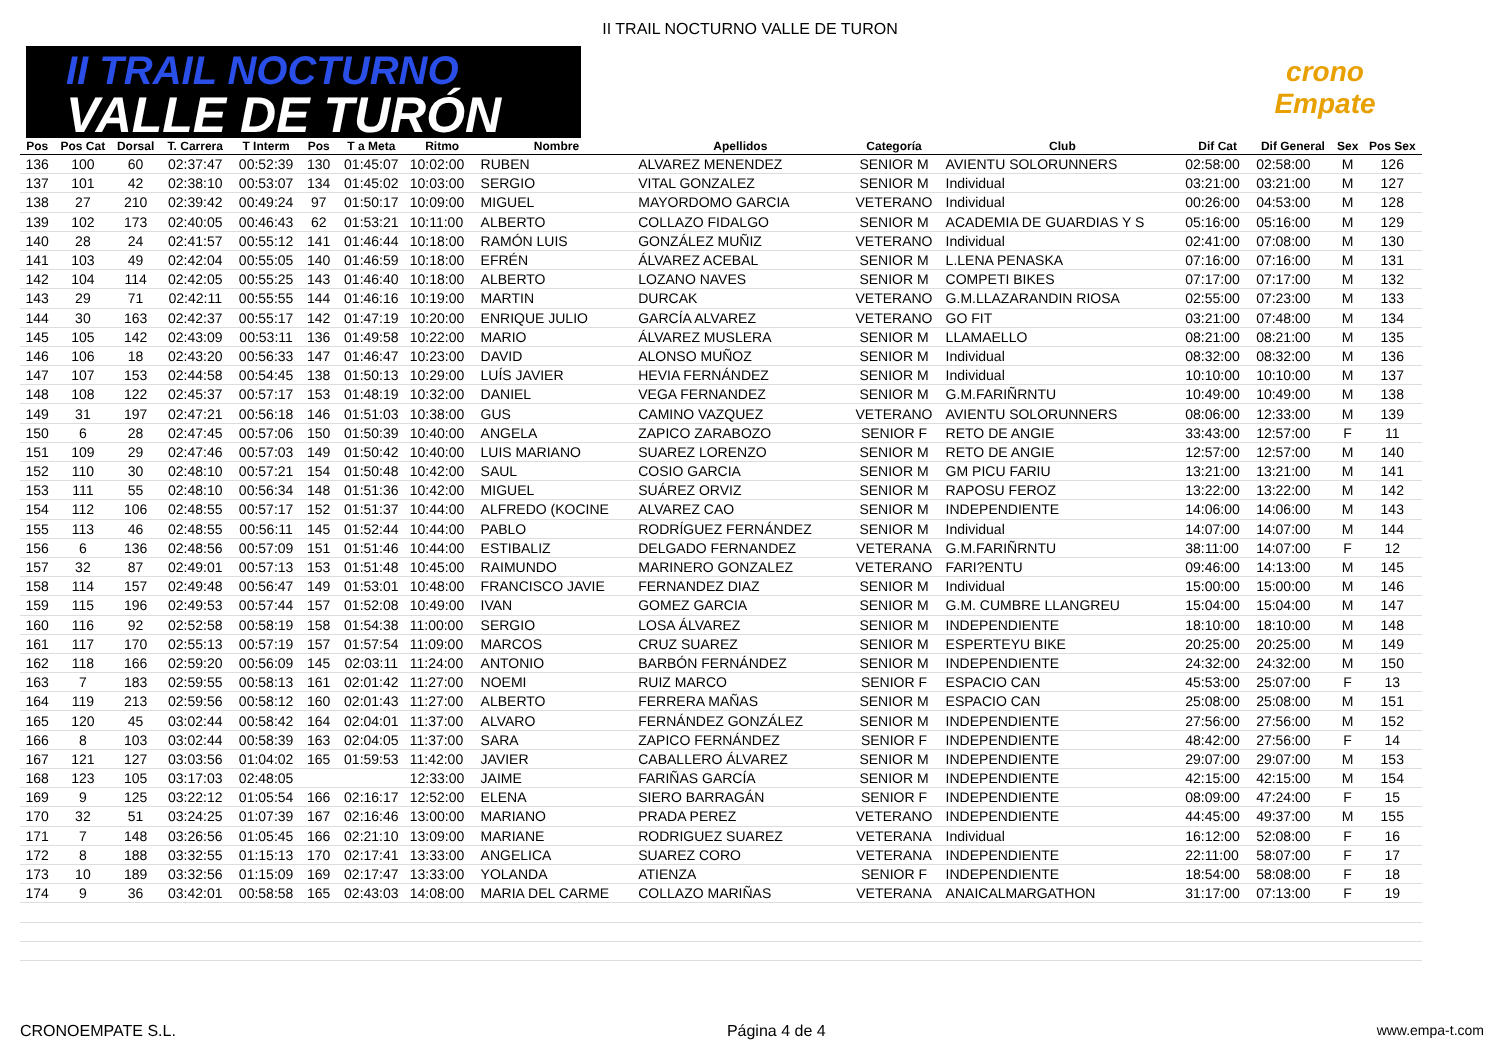II TRAIL NOCTURNO VALLE DE TURON
II TRAIL NOCTURNO
VALLE DE TURÓN
crono
Empate
| Pos | Pos Cat | Dorsal | T. Carrera | T Interm | Pos | T a Meta | Ritmo | Nombre | Apellidos | Categoría | Club | Dif Cat | Dif General | Sex | Pos Sex |
| --- | --- | --- | --- | --- | --- | --- | --- | --- | --- | --- | --- | --- | --- | --- | --- |
| 136 | 100 | 60 | 02:37:47 | 00:52:39 | 130 | 01:45:07 | 10:02:00 | RUBEN | ALVAREZ MENENDEZ | SENIOR M | AVIENTU SOLORUNNERS | 02:58:00 | 02:58:00 | M | 126 |
| 137 | 101 | 42 | 02:38:10 | 00:53:07 | 134 | 01:45:02 | 10:03:00 | SERGIO | VITAL GONZALEZ | SENIOR M | Individual | 03:21:00 | 03:21:00 | M | 127 |
| 138 | 27 | 210 | 02:39:42 | 00:49:24 | 97 | 01:50:17 | 10:09:00 | MIGUEL | MAYORDOMO GARCIA | VETERANO | Individual | 00:26:00 | 04:53:00 | M | 128 |
| 139 | 102 | 173 | 02:40:05 | 00:46:43 | 62 | 01:53:21 | 10:11:00 | ALBERTO | COLLAZO FIDALGO | SENIOR M | ACADEMIA DE GUARDIAS Y S | 05:16:00 | 05:16:00 | M | 129 |
| 140 | 28 | 24 | 02:41:57 | 00:55:12 | 141 | 01:46:44 | 10:18:00 | RAMÓN LUIS | GONZÁLEZ MUÑIZ | VETERANO | Individual | 02:41:00 | 07:08:00 | M | 130 |
| 141 | 103 | 49 | 02:42:04 | 00:55:05 | 140 | 01:46:59 | 10:18:00 | EFRÉN | ÁLVAREZ ACEBAL | SENIOR M | L.LENA PENASKA | 07:16:00 | 07:16:00 | M | 131 |
| 142 | 104 | 114 | 02:42:05 | 00:55:25 | 143 | 01:46:40 | 10:18:00 | ALBERTO | LOZANO NAVES | SENIOR M | COMPETI BIKES | 07:17:00 | 07:17:00 | M | 132 |
| 143 | 29 | 71 | 02:42:11 | 00:55:55 | 144 | 01:46:16 | 10:19:00 | MARTIN | DURCAK | VETERANO | G.M.LLAZARANDIN RIOSA | 02:55:00 | 07:23:00 | M | 133 |
| 144 | 30 | 163 | 02:42:37 | 00:55:17 | 142 | 01:47:19 | 10:20:00 | ENRIQUE JULIO | GARCÍA ALVAREZ | VETERANO | GO FIT | 03:21:00 | 07:48:00 | M | 134 |
| 145 | 105 | 142 | 02:43:09 | 00:53:11 | 136 | 01:49:58 | 10:22:00 | MARIO | ÁLVAREZ MUSLERA | SENIOR M | LLAMAELLO | 08:21:00 | 08:21:00 | M | 135 |
| 146 | 106 | 18 | 02:43:20 | 00:56:33 | 147 | 01:46:47 | 10:23:00 | DAVID | ALONSO MUÑOZ | SENIOR M | Individual | 08:32:00 | 08:32:00 | M | 136 |
| 147 | 107 | 153 | 02:44:58 | 00:54:45 | 138 | 01:50:13 | 10:29:00 | LUÍS JAVIER | HEVIA FERNÁNDEZ | SENIOR M | Individual | 10:10:00 | 10:10:00 | M | 137 |
| 148 | 108 | 122 | 02:45:37 | 00:57:17 | 153 | 01:48:19 | 10:32:00 | DANIEL | VEGA FERNANDEZ | SENIOR M | G.M.FARIÑRNTU | 10:49:00 | 10:49:00 | M | 138 |
| 149 | 31 | 197 | 02:47:21 | 00:56:18 | 146 | 01:51:03 | 10:38:00 | GUS | CAMINO VAZQUEZ | VETERANO | AVIENTU SOLORUNNERS | 08:06:00 | 12:33:00 | M | 139 |
| 150 | 6 | 28 | 02:47:45 | 00:57:06 | 150 | 01:50:39 | 10:40:00 | ANGELA | ZAPICO ZARABOZO | SENIOR F | RETO DE ANGIE | 33:43:00 | 12:57:00 | F | 11 |
| 151 | 109 | 29 | 02:47:46 | 00:57:03 | 149 | 01:50:42 | 10:40:00 | LUIS MARIANO | SUAREZ LORENZO | SENIOR M | RETO DE ANGIE | 12:57:00 | 12:57:00 | M | 140 |
| 152 | 110 | 30 | 02:48:10 | 00:57:21 | 154 | 01:50:48 | 10:42:00 | SAUL | COSIO GARCIA | SENIOR M | GM PICU FARIU | 13:21:00 | 13:21:00 | M | 141 |
| 153 | 111 | 55 | 02:48:10 | 00:56:34 | 148 | 01:51:36 | 10:42:00 | MIGUEL | SUÁREZ ORVIZ | SENIOR M | RAPOSU FEROZ | 13:22:00 | 13:22:00 | M | 142 |
| 154 | 112 | 106 | 02:48:55 | 00:57:17 | 152 | 01:51:37 | 10:44:00 | ALFREDO (KOCINE | ALVAREZ CAO | SENIOR M | INDEPENDIENTE | 14:06:00 | 14:06:00 | M | 143 |
| 155 | 113 | 46 | 02:48:55 | 00:56:11 | 145 | 01:52:44 | 10:44:00 | PABLO | RODRÍGUEZ FERNÁNDEZ | SENIOR M | Individual | 14:07:00 | 14:07:00 | M | 144 |
| 156 | 6 | 136 | 02:48:56 | 00:57:09 | 151 | 01:51:46 | 10:44:00 | ESTIBALIZ | DELGADO FERNANDEZ | VETERANA | G.M.FARIÑRNTU | 38:11:00 | 14:07:00 | F | 12 |
| 157 | 32 | 87 | 02:49:01 | 00:57:13 | 153 | 01:51:48 | 10:45:00 | RAIMUNDO | MARINERO GONZALEZ | VETERANO | FARI?ENTU | 09:46:00 | 14:13:00 | M | 145 |
| 158 | 114 | 157 | 02:49:48 | 00:56:47 | 149 | 01:53:01 | 10:48:00 | FRANCISCO JAVIE | FERNANDEZ DIAZ | SENIOR M | Individual | 15:00:00 | 15:00:00 | M | 146 |
| 159 | 115 | 196 | 02:49:53 | 00:57:44 | 157 | 01:52:08 | 10:49:00 | IVAN | GOMEZ GARCIA | SENIOR M | G.M. CUMBRE LLANGREU | 15:04:00 | 15:04:00 | M | 147 |
| 160 | 116 | 92 | 02:52:58 | 00:58:19 | 158 | 01:54:38 | 11:00:00 | SERGIO | LOSA ÁLVAREZ | SENIOR M | INDEPENDIENTE | 18:10:00 | 18:10:00 | M | 148 |
| 161 | 117 | 170 | 02:55:13 | 00:57:19 | 157 | 01:57:54 | 11:09:00 | MARCOS | CRUZ SUAREZ | SENIOR M | ESPERTEYU BIKE | 20:25:00 | 20:25:00 | M | 149 |
| 162 | 118 | 166 | 02:59:20 | 00:56:09 | 145 | 02:03:11 | 11:24:00 | ANTONIO | BARBÓN FERNÁNDEZ | SENIOR M | INDEPENDIENTE | 24:32:00 | 24:32:00 | M | 150 |
| 163 | 7 | 183 | 02:59:55 | 00:58:13 | 161 | 02:01:42 | 11:27:00 | NOEMI | RUIZ MARCO | SENIOR F | ESPACIO CAN | 45:53:00 | 25:07:00 | F | 13 |
| 164 | 119 | 213 | 02:59:56 | 00:58:12 | 160 | 02:01:43 | 11:27:00 | ALBERTO | FERRERA MAÑAS | SENIOR M | ESPACIO CAN | 25:08:00 | 25:08:00 | M | 151 |
| 165 | 120 | 45 | 03:02:44 | 00:58:42 | 164 | 02:04:01 | 11:37:00 | ALVARO | FERNÁNDEZ GONZÁLEZ | SENIOR M | INDEPENDIENTE | 27:56:00 | 27:56:00 | M | 152 |
| 166 | 8 | 103 | 03:02:44 | 00:58:39 | 163 | 02:04:05 | 11:37:00 | SARA | ZAPICO FERNÁNDEZ | SENIOR F | INDEPENDIENTE | 48:42:00 | 27:56:00 | F | 14 |
| 167 | 121 | 127 | 03:03:56 | 01:04:02 | 165 | 01:59:53 | 11:42:00 | JAVIER | CABALLERO ÁLVAREZ | SENIOR M | INDEPENDIENTE | 29:07:00 | 29:07:00 | M | 153 |
| 168 | 123 | 105 | 03:17:03 | 02:48:05 | | | 12:33:00 | JAIME | FARIÑAS GARCÍA | SENIOR M | INDEPENDIENTE | 42:15:00 | 42:15:00 | M | 154 |
| 169 | 9 | 125 | 03:22:12 | 01:05:54 | 166 | 02:16:17 | 12:52:00 | ELENA | SIERO BARRAGÁN | SENIOR F | INDEPENDIENTE | 08:09:00 | 47:24:00 | F | 15 |
| 170 | 32 | 51 | 03:24:25 | 01:07:39 | 167 | 02:16:46 | 13:00:00 | MARIANO | PRADA PEREZ | VETERANO | INDEPENDIENTE | 44:45:00 | 49:37:00 | M | 155 |
| 171 | 7 | 148 | 03:26:56 | 01:05:45 | 166 | 02:21:10 | 13:09:00 | MARIANE | RODRIGUEZ SUAREZ | VETERANA | Individual | 16:12:00 | 52:08:00 | F | 16 |
| 172 | 8 | 188 | 03:32:55 | 01:15:13 | 170 | 02:17:41 | 13:33:00 | ANGELICA | SUAREZ CORO | VETERANA | INDEPENDIENTE | 22:11:00 | 58:07:00 | F | 17 |
| 173 | 10 | 189 | 03:32:56 | 01:15:09 | 169 | 02:17:47 | 13:33:00 | YOLANDA | ATIENZA | SENIOR F | INDEPENDIENTE | 18:54:00 | 58:08:00 | F | 18 |
| 174 | 9 | 36 | 03:42:01 | 00:58:58 | 165 | 02:43:03 | 14:08:00 | MARIA DEL CARME | COLLAZO MARIÑAS | VETERANA | ANAICALMARGATHON | 31:17:00 | 07:13:00 | F | 19 |
CRONOEMPATE S.L. Página 4 de 4 www.empa-t.com